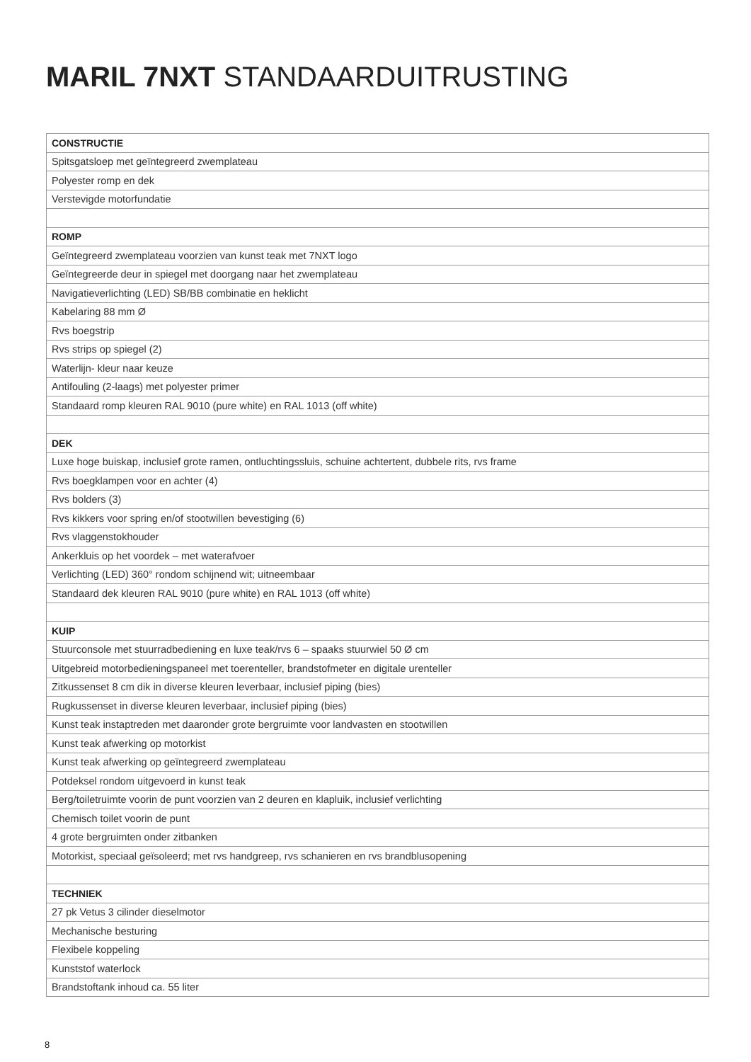MARIL 7NXT STANDAARDUITRUSTING
| CONSTRUCTIE |
| --- |
| Spitsgatsloep met geïntegreerd zwemplateau |
| Polyester romp en dek |
| Verstevigde motorfundatie |
| ROMP |
| Geïntegreerd zwemplateau voorzien van kunst teak met 7NXT logo |
| Geïntegreerde deur in spiegel met doorgang naar het zwemplateau |
| Navigatieverlichting (LED) SB/BB combinatie en heklicht |
| Kabelaring 88 mm Ø |
| Rvs boegstrip |
| Rvs strips op spiegel (2) |
| Waterlijn- kleur naar keuze |
| Antifouling (2-laags) met polyester primer |
| Standaard romp kleuren RAL 9010 (pure white) en RAL 1013 (off white) |
| DEK |
| Luxe hoge buiskap, inclusief grote ramen, ontluchtingssluis, schuine achtertent, dubbele rits, rvs frame |
| Rvs boegklampen voor en achter (4) |
| Rvs bolders (3) |
| Rvs kikkers voor spring en/of stootwillen bevestiging (6) |
| Rvs vlaggenstokhouder |
| Ankerkluis op het voordek – met waterafvoer |
| Verlichting (LED) 360° rondom schijnend wit; uitneembaar |
| Standaard dek kleuren RAL 9010 (pure white) en RAL 1013 (off white) |
| KUIP |
| Stuurconsole met stuurradbediening en luxe teak/rvs 6 – spaaks stuurwiel 50 Ø cm |
| Uitgebreid motorbedieningspaneel met toerenteller, brandstofmeter en digitale urenteller |
| Zitkussenset 8 cm dik in diverse kleuren leverbaar, inclusief piping (bies) |
| Rugkussenset in diverse kleuren leverbaar, inclusief piping (bies) |
| Kunst teak instaptreden met daaronder grote bergruimte voor landvasten en stootwillen |
| Kunst teak afwerking op motorkist |
| Kunst teak afwerking op geïntegreerd zwemplateau |
| Potdeksel rondom uitgevoerd in kunst teak |
| Berg/toiletruimte voorin de punt voorzien van 2 deuren en klapluik, inclusief verlichting |
| Chemisch toilet voorin de punt |
| 4 grote bergruimten onder zitbanken |
| Motorkist, speciaal geïsoleerd; met rvs handgreep, rvs schanieren en rvs brandblusopening |
| TECHNIEK |
| 27 pk Vetus 3 cilinder dieselmotor |
| Mechanische besturing |
| Flexibele koppeling |
| Kunststof waterlock |
| Brandstoftank inhoud ca. 55 liter |
8